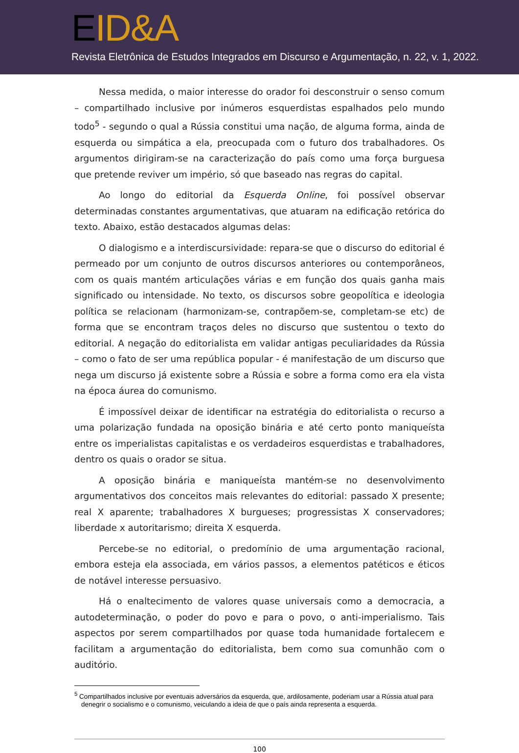EID&A
Revista Eletrônica de Estudos Integrados em Discurso e Argumentação, n. 22, v. 1, 2022.
Nessa medida, o maior interesse do orador foi desconstruir o senso comum – compartilhado inclusive por inúmeros esquerdistas espalhados pelo mundo todo<sup>5</sup> - segundo o qual a Rússia constitui uma nação, de alguma forma, ainda de esquerda ou simpática a ela, preocupada com o futuro dos trabalhadores. Os argumentos dirigiram-se na caracterização do país como uma força burguesa que pretende reviver um império, só que baseado nas regras do capital.
Ao longo do editorial da Esquerda Online, foi possível observar determinadas constantes argumentativas, que atuaram na edificação retórica do texto. Abaixo, estão destacados algumas delas:
O dialogismo e a interdiscursividade: repara-se que o discurso do editorial é permeado por um conjunto de outros discursos anteriores ou contemporâneos, com os quais mantém articulações várias e em função dos quais ganha mais significado ou intensidade. No texto, os discursos sobre geopolítica e ideologia política se relacionam (harmonizam-se, contrapõem-se, completam-se etc) de forma que se encontram traços deles no discurso que sustentou o texto do editorial. A negação do editorialista em validar antigas peculiaridades da Rússia – como o fato de ser uma república popular - é manifestação de um discurso que nega um discurso já existente sobre a Rússia e sobre a forma como era ela vista na época áurea do comunismo.
É impossível deixar de identificar na estratégia do editorialista o recurso a uma polarização fundada na oposição binária e até certo ponto maniqueísta entre os imperialistas capitalistas e os verdadeiros esquerdistas e trabalhadores, dentro os quais o orador se situa.
A oposição binária e maniqueísta mantém-se no desenvolvimento argumentativos dos conceitos mais relevantes do editorial: passado X presente; real X aparente; trabalhadores X burgueses; progressistas X conservadores; liberdade x autoritarismo; direita X esquerda.
Percebe-se no editorial, o predomínio de uma argumentação racional, embora esteja ela associada, em vários passos, a elementos patéticos e éticos de notável interesse persuasivo.
Há o enaltecimento de valores quase universais como a democracia, a autodeterminação, o poder do povo e para o povo, o anti-imperialismo. Tais aspectos por serem compartilhados por quase toda humanidade fortalecem e facilitam a argumentação do editorialista, bem como sua comunhão com o auditório.
<sup>5</sup> Compartilhados inclusive por eventuais adversários da esquerda, que, ardilosamente, poderiam usar a Rússia atual para denegrir o socialismo e o comunismo, veiculando a ideia de que o país ainda representa a esquerda.
100